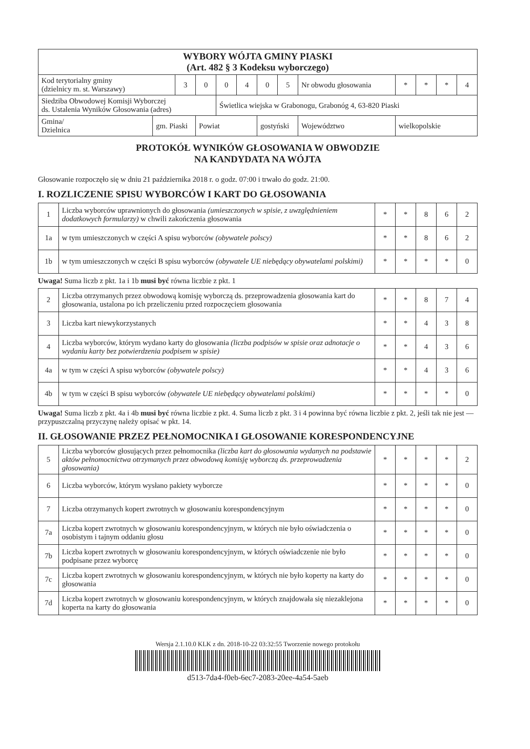| WYBORY WÓJTA GMINY PIASKI (Art. 482 § 3 Kodeksu wyborczego) | | | | | | | | | | | | | |
| --- | --- | --- | --- | --- | --- | --- | --- | --- | --- | --- | --- | --- | --- |
| Kod terytorialny gminy (dzielnicy m. st. Warszawy) | | 3 | 0 | 0 | 4 | 0 | 5 | Nr obwodu głosowania | | * | * | * | 4 |
| Siedziba Obwodowej Komisji Wyborczej ds. Ustalenia Wyników Głosowania (adres) | | | | Świetlica wiejska w Grabonogu, Grabonóg 4, 63-820 Piaski | | | | | | | | | |
| Gmina/ Dzielnica | gm. Piaski | | Powiat | | | gostyński | | | Województwo | wielkopolskie | | | |
PROTOKÓŁ WYNIKÓW GŁOSOWANIA W OBWODZIE
NA KANDYDATA NA WÓJTA
Głosowanie rozpoczęło się w dniu 21 października 2018 r. o godz. 07:00 i trwało do godz. 21:00.
I. ROZLICZENIE SPISU WYBORCÓW I KART DO GŁOSOWANIA
| 1 | Liczba wyborców uprawnionych do głosowania (umieszczonych w spisie, z uwzględnieniem dodatkowych formularzy) w chwili zakończenia głosowania | * | * | 8 | 6 | 2 |
| 1a | w tym umieszczonych w części A spisu wyborców (obywatele polscy) | * | * | 8 | 6 | 2 |
| 1b | w tym umieszczonych w części B spisu wyborców (obywatele UE niebędący obywatelami polskimi) | * | * | * | * | 0 |
Uwaga! Suma liczb z pkt. 1a i 1b musi być równa liczbie z pkt. 1
| 2 | Liczba otrzymanych przez obwodową komisję wyborczą ds. przeprowadzenia głosowania kart do głosowania, ustalona po ich przeliczeniu przed rozpoczęciem głosowania | * | * | 8 | 7 | 4 |
| 3 | Liczba kart niewykorzystanych | * | * | 4 | 3 | 8 |
| 4 | Liczba wyborców, którym wydano karty do głosowania (liczba podpisów w spisie oraz adnotacje o wydaniu karty bez potwierdzenia podpisem w spisie) | * | * | 4 | 3 | 6 |
| 4a | w tym w części A spisu wyborców (obywatele polscy) | * | * | 4 | 3 | 6 |
| 4b | w tym w części B spisu wyborców (obywatele UE niebędący obywatelami polskimi) | * | * | * | * | 0 |
Uwaga! Suma liczb z pkt. 4a i 4b musi być równa liczbie z pkt. 4. Suma liczb z pkt. 3 i 4 powinna być równa liczbie z pkt. 2, jeśli tak nie jest — przypuszczalną przyczynę należy opisać w pkt. 14.
II. GŁOSOWANIE PRZEZ PEŁNOMOCNIKA I GŁOSOWANIE KORESPONDENCYJNE
| 5 | Liczba wyborców głosujących przez pełnomocnika (liczba kart do głosowania wydanych na podstawie aktów pełnomocnictwa otrzymanych przez obwodową komisję wyborczą ds. przeprowadzenia głosowania) | * | * | * | * | 2 |
| 6 | Liczba wyborców, którym wysłano pakiety wyborcze | * | * | * | * | 0 |
| 7 | Liczba otrzymanych kopert zwrotnych w głosowaniu korespondencyjnym | * | * | * | * | 0 |
| 7a | Liczba kopert zwrotnych w głosowaniu korespondencyjnym, w których nie było oświadczenia o osobistym i tajnym oddaniu głosu | * | * | * | * | 0 |
| 7b | Liczba kopert zwrotnych w głosowaniu korespondencyjnym, w których oświadczenie nie było podpisane przez wyborcę | * | * | * | * | 0 |
| 7c | Liczba kopert zwrotnych w głosowaniu korespondencyjnym, w których nie było koperty na karty do głosowania | * | * | * | * | 0 |
| 7d | Liczba kopert zwrotnych w głosowaniu korespondencyjnym, w których znajdowała się niezaklejona koperta na karty do głosowania | * | * | * | * | 0 |
Wersja 2.1.10.0 KLK z dn. 2018-10-22 03:32:55 Tworzenie nowego protokołu
d513-7da4-f0eb-6ec7-2083-20ee-4a54-5aeb